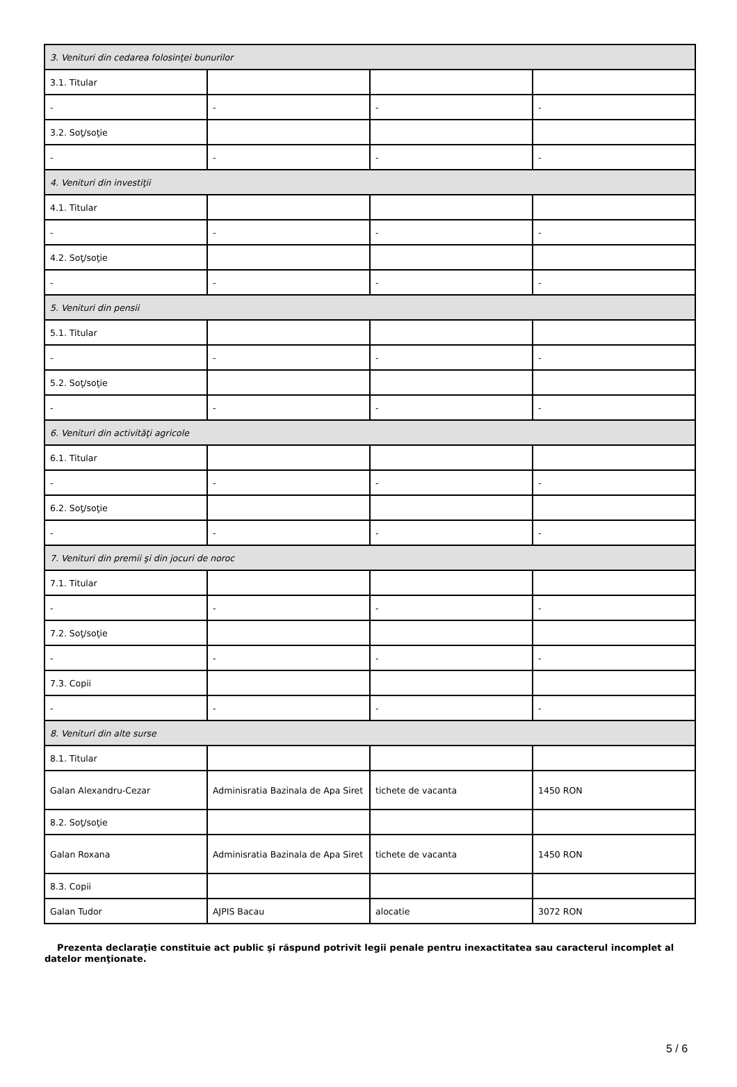| 3. Venituri din cedarea folosinţei bunurilor | | | |
| 3.1. Titular | | | |
| - | - | - | - |
| 3.2. Soţ/soţie | | | |
| - | - | - | - |
| 4. Venituri din investiţii | | | |
| 4.1. Titular | | | |
| - | - | - | - |
| 4.2. Soţ/soţie | | | |
| - | - | - | - |
| 5. Venituri din pensii | | | |
| 5.1. Titular | | | |
| - | - | - | - |
| 5.2. Soţ/soţie | | | |
| - | - | - | - |
| 6. Venituri din activităţi agricole | | | |
| 6.1. Titular | | | |
| - | - | - | - |
| 6.2. Soţ/soţie | | | |
| - | - | - | - |
| 7. Venituri din premii şi din jocuri de noroc | | | |
| 7.1. Titular | | | |
| - | - | - | - |
| 7.2. Soţ/soţie | | | |
| - | - | - | - |
| 7.3. Copii | | | |
| - | - | - | - |
| 8. Venituri din alte surse | | | |
| 8.1. Titular | | | |
| Galan Alexandru-Cezar | Adminisratia Bazinala de Apa Siret | tichete de vacanta | 1450 RON |
| 8.2. Soţ/soţie | | | |
| Galan Roxana | Adminisratia Bazinala de Apa Siret | tichete de vacanta | 1450 RON |
| 8.3. Copii | | | |
| Galan Tudor | AJPIS Bacau | alocatie | 3072 RON |
Prezenta declaraţie constituie act public şi răspund potrivit legii penale pentru inexactitatea sau caracterul incomplet al datelor menţionate.
5 / 6